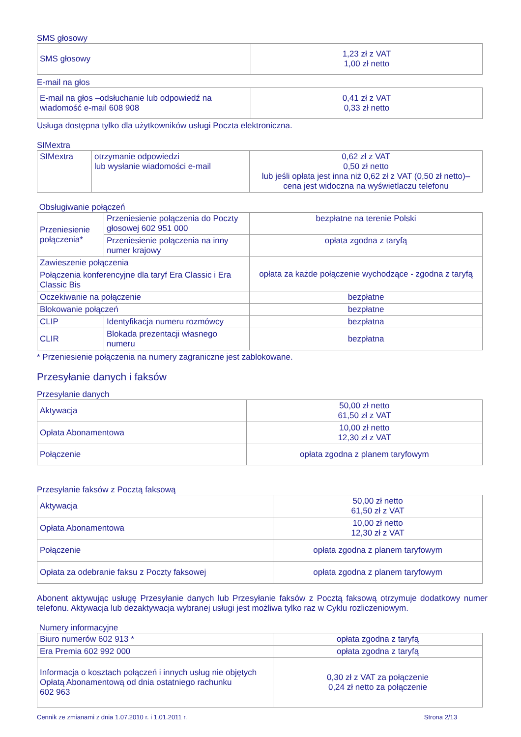SMS głosowy
| SMS głosowy | 1,23 zł z VAT 1,00 zł netto |
E-mail na głos
| E-mail na głos –odsłuchanie lub odpowiedź na wiadomość e-mail 608 908 | 0,41 zł z VAT 0,33 zł netto |
Usługa dostępna tylko dla użytkowników usługi Poczta elektroniczna.
SIMextra
| SIMextra | otrzymanie odpowiedzi lub wysłanie wiadomości e-mail | 0,62 zł z VAT 0,50 zł netto lub jeśli opłata jest inna niż 0,62 zł z VAT (0,50 zł netto)– cena jest widoczna na wyświetlaczu telefonu |
Obsługiwanie połączeń
| Przeniesienie połączenia* | Przeniesienie połączenia do Poczty głosowej 602 951 000 | bezpłatne na terenie Polski |
| | Przeniesienie połączenia na inny numer krajowy | opłata zgodna z taryfą |
| Zawieszenie połączenia | | opłata za każde połączenie wychodzące - zgodna z taryfą |
| Połączenia konferencyjne dla taryf Era Classic i Era Classic Bis | | |
| Oczekiwanie na połączenie | | bezpłatne |
| Blokowanie połączeń | | bezpłatne |
| CLIP | Identyfikacja numeru rozmówcy | bezpłatna |
| CLIR | Blokada prezentacji własnego numeru | bezpłatna |
* Przeniesienie połączenia na numery zagraniczne jest zablokowane.
Przesyłanie danych i faksów
Przesyłanie danych
| Aktywacja | 50,00 zł netto 61,50 zł z VAT |
| Opłata Abonamentowa | 10,00 zł netto 12,30 zł z VAT |
| Połączenie | opłata zgodna z planem taryfowym |
Przesyłanie faksów z Pocztą faksową
| Aktywacja | 50,00 zł netto 61,50 zł z VAT |
| Opłata Abonamentowa | 10,00 zł netto 12,30 zł z VAT |
| Połączenie | opłata zgodna z planem taryfowym |
| Opłata za odebranie faksu z Poczty faksowej | opłata zgodna z planem taryfowym |
Abonent aktywując usługę Przesyłanie danych lub Przesyłanie faksów z Pocztą faksową otrzymuje dodatkowy numer telefonu. Aktywacja lub dezaktywacja wybranej usługi jest możliwa tylko raz w Cyklu rozliczeniowym.
Numery informacyjne
| Biuro numerów 602 913 * | opłata zgodna z taryfą |
| Era Premia 602 992 000 | opłata zgodna z taryfą |
| Informacja o kosztach połączeń i innych usług nie objętych Opłatą Abonamentową od dnia ostatniego rachunku 602 963 | 0,30 zł z VAT za połączenie 0,24 zł netto za połączenie |
Cennik ze zmianami z dnia 1.07.2010 r. i 1.01.2011 r. Strona 2/13